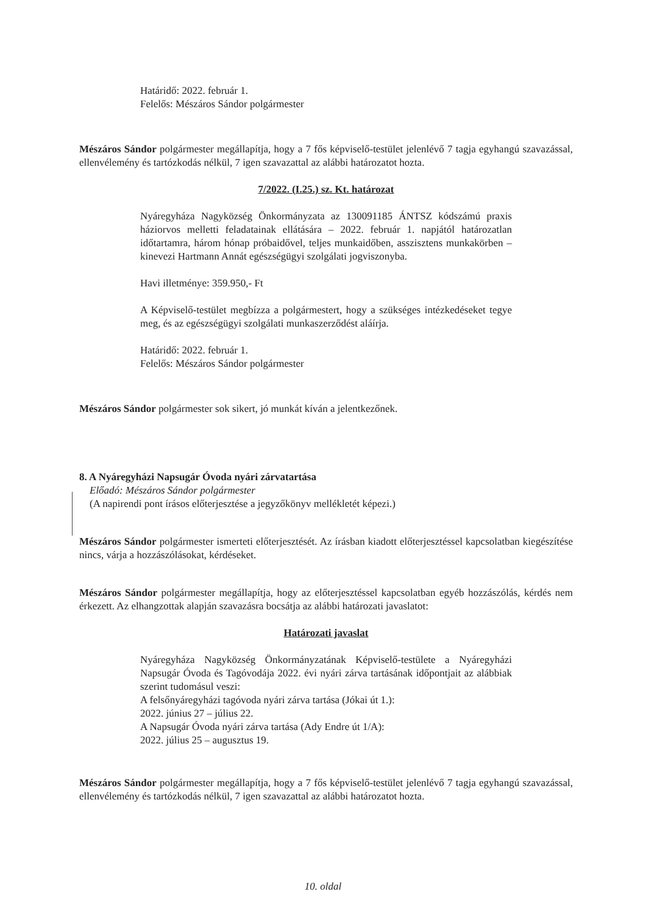Határidő: 2022. február 1.
Felelős: Mészáros Sándor polgármester
Mészáros Sándor polgármester megállapítja, hogy a 7 fős képviselő-testület jelenlévő 7 tagja egyhangú szavazással, ellenvélemény és tartózkodás nélkül, 7 igen szavazattal az alábbi határozatot hozta.
7/2022. (I.25.) sz. Kt. határozat
Nyáregyháza Nagyközség Önkormányzata az 130091185 ÁNTSZ kódszámú praxis háziorvos melletti feladatainak ellátására – 2022. február 1. napjától határozatlan időtartamra, három hónap próbaidővel, teljes munkaidőben, asszisztens munkakörben – kinevezi Hartmann Annát egészségügyi szolgálati jogviszonyba.
Havi illetménye: 359.950,- Ft
A Képviselő-testület megbízza a polgármestert, hogy a szükséges intézkedéseket tegye meg, és az egészségügyi szolgálati munkaszerződést aláírja.
Határidő: 2022. február 1.
Felelős: Mészáros Sándor polgármester
Mészáros Sándor polgármester sok sikert, jó munkát kíván a jelentkezőnek.
8. A Nyáregyházi Napsugár Óvoda nyári zárvatartása
Előadó: Mészáros Sándor polgármester
(A napirendi pont írásos előterjesztése a jegyzőkönyv mellékletét képezi.)
Mészáros Sándor polgármester ismerteti előterjesztését. Az írásban kiadott előterjesztéssel kapcsolatban kiegészítése nincs, várja a hozzászólásokat, kérdéseket.
Mészáros Sándor polgármester megállapítja, hogy az előterjesztéssel kapcsolatban egyéb hozzászólás, kérdés nem érkezett. Az elhangzottak alapján szavazásra bocsátja az alábbi határozati javaslatot:
Határozati javaslat
Nyáregyháza Nagyközség Önkormányzatának Képviselő-testülete a Nyáregyházi Napsugár Óvoda és Tagóvodája 2022. évi nyári zárva tartásának időpontjait az alábbiak szerint tudomásul veszi:
A felsőnyáregyházi tagóvoda nyári zárva tartása (Jókai út 1.):
2022. június 27 – július 22.
A Napsugár Óvoda nyári zárva tartása (Ady Endre út 1/A):
2022. július 25 – augusztus 19.
Mészáros Sándor polgármester megállapítja, hogy a 7 fős képviselő-testület jelenlévő 7 tagja egyhangú szavazással, ellenvélemény és tartózkodás nélkül, 7 igen szavazattal az alábbi határozatot hozta.
10. oldal